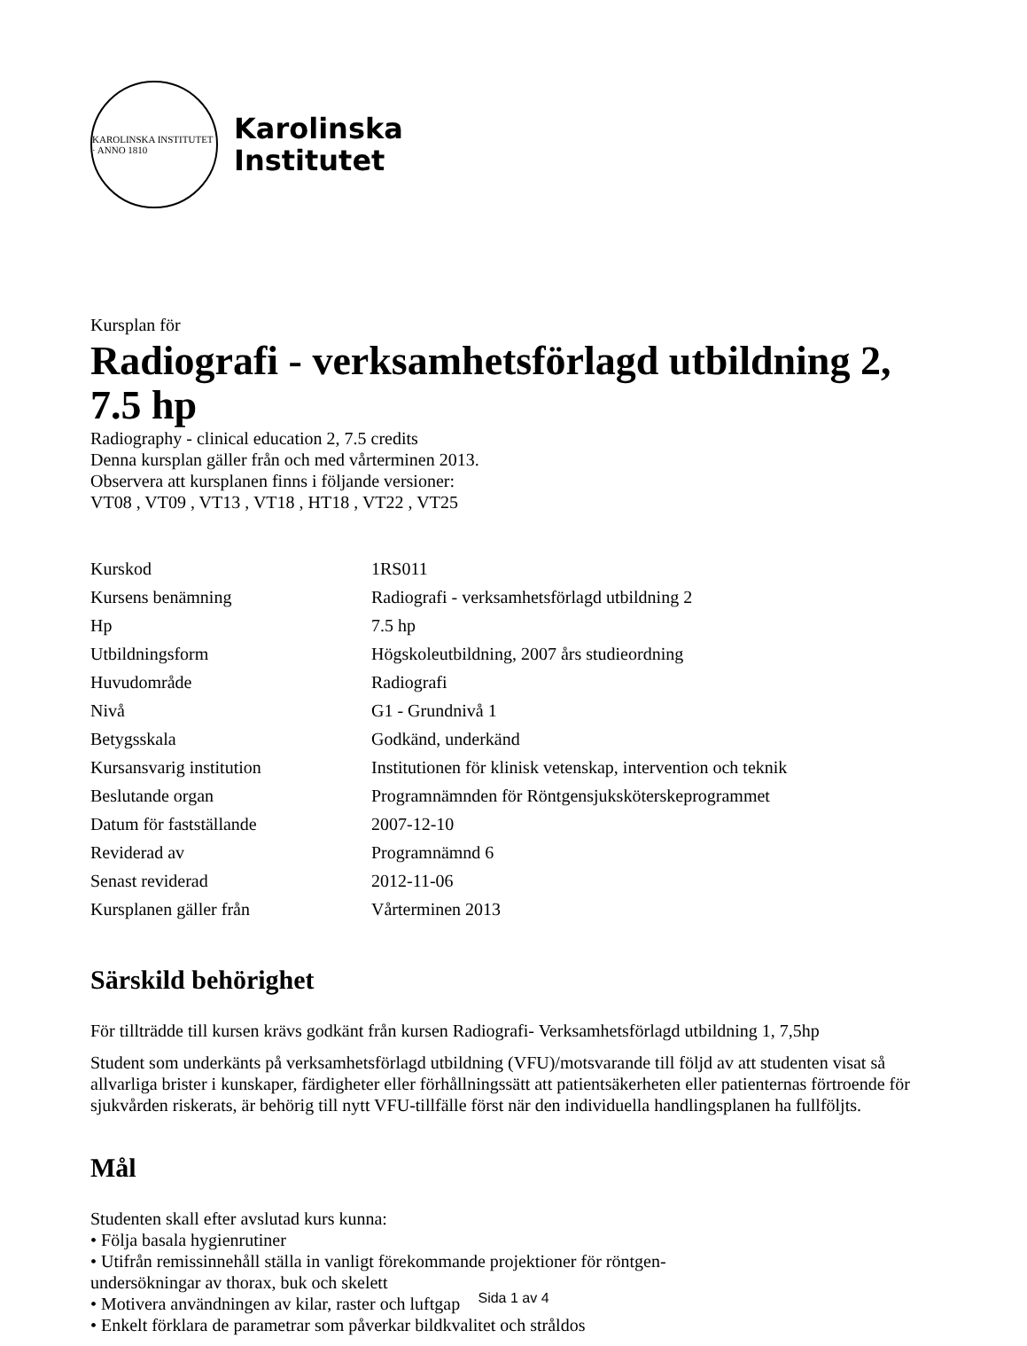KAROLINSKA INSTITUTET · ANNO 1810
Karolinska
Institutet
Kursplan för
Radiografi - verksamhetsförlagd utbildning 2, 7.5 hp
Radiography - clinical education 2, 7.5 credits
Denna kursplan gäller från och med vårterminen 2013.
Observera att kursplanen finns i följande versioner:
VT08 , VT09 , VT13 , VT18 , HT18 , VT22 , VT25
| Kurskod | 1RS011 |
| Kursens benämning | Radiografi - verksamhetsförlagd utbildning 2 |
| Hp | 7.5 hp |
| Utbildningsform | Högskoleutbildning, 2007 års studieordning |
| Huvudområde | Radiografi |
| Nivå | G1 - Grundnivå 1 |
| Betygsskala | Godkänd, underkänd |
| Kursansvarig institution | Institutionen för klinisk vetenskap, intervention och teknik |
| Beslutande organ | Programnämnden för Röntgensjuksköterskeprogrammet |
| Datum för fastställande | 2007-12-10 |
| Reviderad av | Programnämnd 6 |
| Senast reviderad | 2012-11-06 |
| Kursplanen gäller från | Vårterminen 2013 |
Särskild behörighet
För tillträdde till kursen krävs godkänt från kursen Radiografi- Verksamhetsförlagd utbildning 1, 7,5hp
Student som underkänts på verksamhetsförlagd utbildning (VFU)/motsvarande till följd av att studenten visat så allvarliga brister i kunskaper, färdigheter eller förhållningssätt att patientsäkerheten eller patienternas förtroende för sjukvården riskerats, är behörig till nytt VFU-tillfälle först när den individuella handlingsplanen ha fullföljts.
Mål
Studenten skall efter avslutad kurs kunna:
• Följa basala hygienrutiner
• Utifrån remissinnehåll ställa in vanligt förekommande projektioner för röntgen-
undersökningar av thorax, buk och skelett
• Motivera användningen av kilar, raster och luftgap
• Enkelt förklara de parametrar som påverkar bildkvalitet och stråldos
Sida 1 av 4